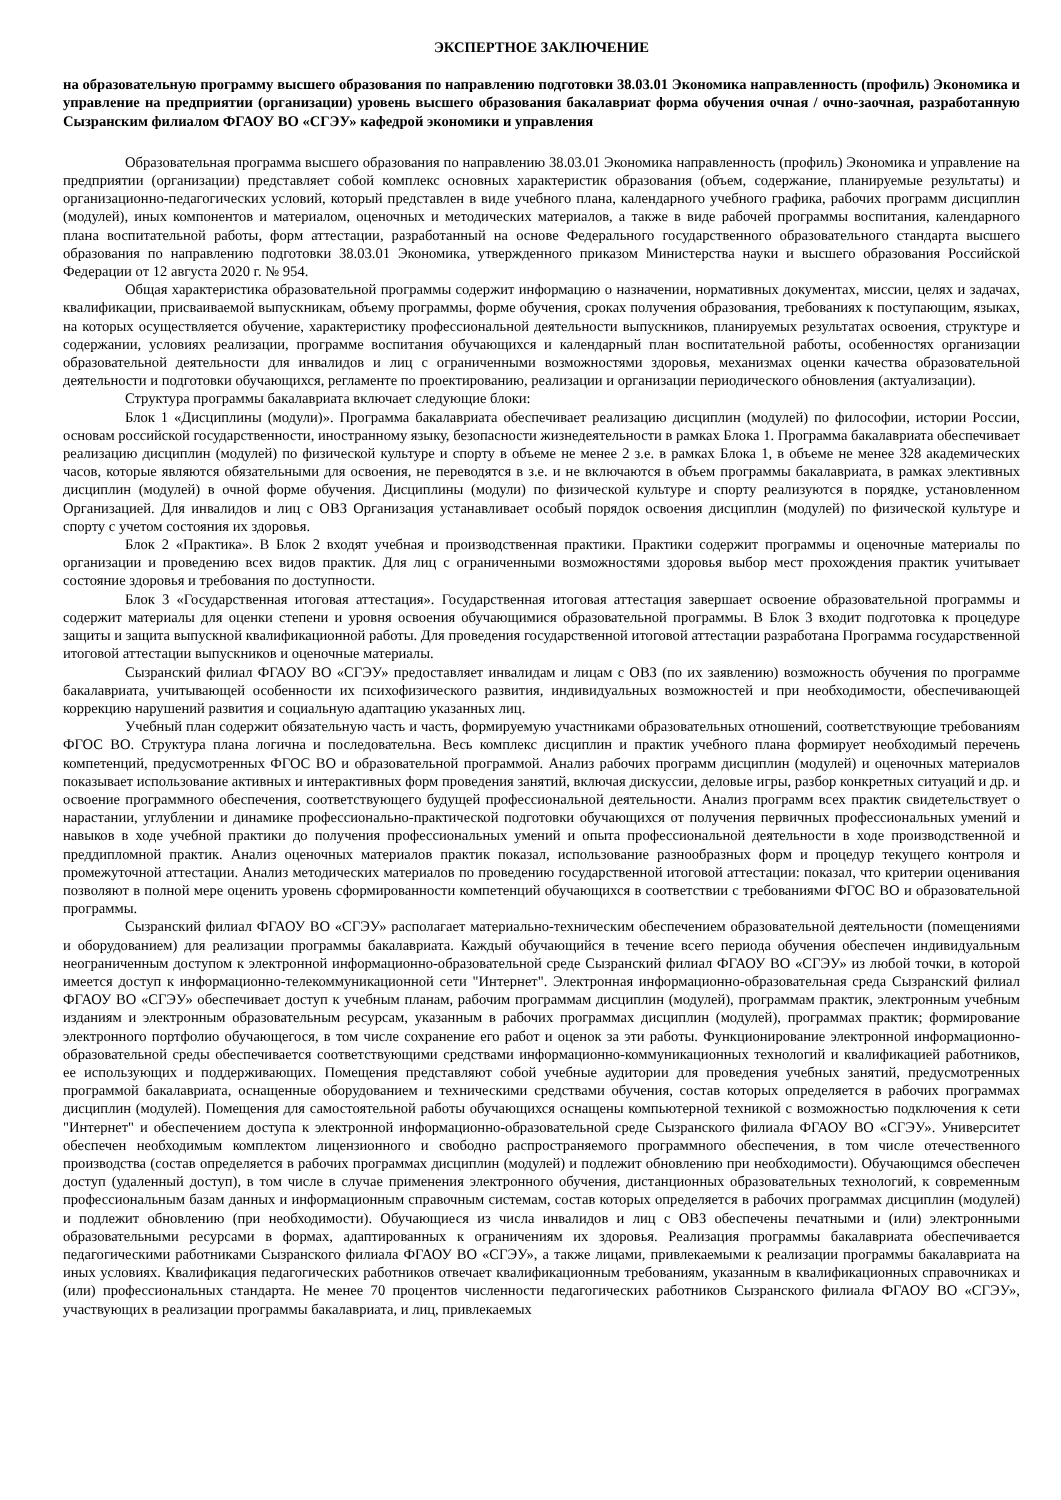ЭКСПЕРТНОЕ ЗАКЛЮЧЕНИЕ
на образовательную программу высшего образования по направлению подготовки 38.03.01 Экономика направленность (профиль) Экономика и управление на предприятии (организации) уровень высшего образования бакалавриат форма обучения очная / очно-заочная, разработанную Сызранским филиалом ФГАОУ ВО «СГЭУ» кафедрой экономики и управления
Образовательная программа высшего образования по направлению 38.03.01 Экономика направленность (профиль) Экономика и управление на предприятии (организации) представляет собой комплекс основных характеристик образования (объем, содержание, планируемые результаты) и организационно-педагогических условий, который представлен в виде учебного плана, календарного учебного графика, рабочих программ дисциплин (модулей), иных компонентов и материалом, оценочных и методических материалов, а также в виде рабочей программы воспитания, календарного плана воспитательной работы, форм аттестации, разработанный на основе Федерального государственного образовательного стандарта высшего образования по направлению подготовки 38.03.01 Экономика, утвержденного приказом Министерства науки и высшего образования Российской Федерации от 12 августа 2020 г. № 954.
Общая характеристика образовательной программы содержит информацию о назначении, нормативных документах, миссии, целях и задачах, квалификации, присваиваемой выпускникам, объему программы, форме обучения, сроках получения образования, требованиях к поступающим, языках, на которых осуществляется обучение, характеристику профессиональной деятельности выпускников, планируемых результатах освоения, структуре и содержании, условиях реализации, программе воспитания обучающихся и календарный план воспитательной работы, особенностях организации образовательной деятельности для инвалидов и лиц с ограниченными возможностями здоровья, механизмах оценки качества образовательной деятельности и подготовки обучающихся, регламенте по проектированию, реализации и организации периодического обновления (актуализации).
Структура программы бакалавриата включает следующие блоки:
Блок 1 «Дисциплины (модули)». Программа бакалавриата обеспечивает реализацию дисциплин (модулей) по философии, истории России, основам российской государственности, иностранному языку, безопасности жизнедеятельности в рамках Блока 1. Программа бакалавриата обеспечивает реализацию дисциплин (модулей) по физической культуре и спорту в объеме не менее 2 з.е. в рамках Блока 1, в объеме не менее 328 академических часов, которые являются обязательными для освоения, не переводятся в з.е. и не включаются в объем программы бакалавриата, в рамках элективных дисциплин (модулей) в очной форме обучения. Дисциплины (модули) по физической культуре и спорту реализуются в порядке, установленном Организацией. Для инвалидов и лиц с ОВЗ Организация устанавливает особый порядок освоения дисциплин (модулей) по физической культуре и спорту с учетом состояния их здоровья.
Блок 2 «Практика». В Блок 2 входят учебная и производственная практики. Практики содержит программы и оценочные материалы по организации и проведению всех видов практик. Для лиц с ограниченными возможностями здоровья выбор мест прохождения практик учитывает состояние здоровья и требования по доступности.
Блок 3 «Государственная итоговая аттестация». Государственная итоговая аттестация завершает освоение образовательной программы и содержит материалы для оценки степени и уровня освоения обучающимися образовательной программы. В Блок 3 входит подготовка к процедуре защиты и защита выпускной квалификационной работы. Для проведения государственной итоговой аттестации разработана Программа государственной итоговой аттестации выпускников и оценочные материалы.
Сызранский филиал ФГАОУ ВО «СГЭУ» предоставляет инвалидам и лицам с ОВЗ (по их заявлению) возможность обучения по программе бакалавриата, учитывающей особенности их психофизического развития, индивидуальных возможностей и при необходимости, обеспечивающей коррекцию нарушений развития и социальную адаптацию указанных лиц.
Учебный план содержит обязательную часть и часть, формируемую участниками образовательных отношений, соответствующие требованиям ФГОС ВО. Структура плана логична и последовательна. Весь комплекс дисциплин и практик учебного плана формирует необходимый перечень компетенций, предусмотренных ФГОС ВО и образовательной программой. Анализ рабочих программ дисциплин (модулей) и оценочных материалов показывает использование активных и интерактивных форм проведения занятий, включая дискуссии, деловые игры, разбор конкретных ситуаций и др. и освоение программного обеспечения, соответствующего будущей профессиональной деятельности. Анализ программ всех практик свидетельствует о нарастании, углублении и динамике профессионально-практической подготовки обучающихся от получения первичных профессиональных умений и навыков в ходе учебной практики до получения профессиональных умений и опыта профессиональной деятельности в ходе производственной и преддипломной практик. Анализ оценочных материалов практик показал, использование разнообразных форм и процедур текущего контроля и промежуточной аттестации. Анализ методических материалов по проведению государственной итоговой аттестации: показал, что критерии оценивания позволяют в полной мере оценить уровень сформированности компетенций обучающихся в соответствии с требованиями ФГОС ВО и образовательной программы.
Сызранский филиал ФГАОУ ВО «СГЭУ» располагает материально-техническим обеспечением образовательной деятельности (помещениями и оборудованием) для реализации программы бакалавриата. Каждый обучающийся в течение всего периода обучения обеспечен индивидуальным неограниченным доступом к электронной информационно-образовательной среде Сызранский филиал ФГАОУ ВО «СГЭУ» из любой точки, в которой имеется доступ к информационно-телекоммуникационной сети "Интернет". Электронная информационно-образовательная среда Сызранский филиал ФГАОУ ВО «СГЭУ» обеспечивает доступ к учебным планам, рабочим программам дисциплин (модулей), программам практик, электронным учебным изданиям и электронным образовательным ресурсам, указанным в рабочих программах дисциплин (модулей), программах практик; формирование электронного портфолио обучающегося, в том числе сохранение его работ и оценок за эти работы. Функционирование электронной информационно-образовательной среды обеспечивается соответствующими средствами информационно-коммуникационных технологий и квалификацией работников, ее использующих и поддерживающих. Помещения представляют собой учебные аудитории для проведения учебных занятий, предусмотренных программой бакалавриата, оснащенные оборудованием и техническими средствами обучения, состав которых определяется в рабочих программах дисциплин (модулей). Помещения для самостоятельной работы обучающихся оснащены компьютерной техникой с возможностью подключения к сети "Интернет" и обеспечением доступа к электронной информационно-образовательной среде Сызранского филиала ФГАОУ ВО «СГЭУ». Университет обеспечен необходимым комплектом лицензионного и свободно распространяемого программного обеспечения, в том числе отечественного производства (состав определяется в рабочих программах дисциплин (модулей) и подлежит обновлению при необходимости). Обучающимся обеспечен доступ (удаленный доступ), в том числе в случае применения электронного обучения, дистанционных образовательных технологий, к современным профессиональным базам данных и информационным справочным системам, состав которых определяется в рабочих программах дисциплин (модулей) и подлежит обновлению (при необходимости). Обучающиеся из числа инвалидов и лиц с ОВЗ обеспечены печатными и (или) электронными образовательными ресурсами в формах, адаптированных к ограничениям их здоровья. Реализация программы бакалавриата обеспечивается педагогическими работниками Сызранского филиала ФГАОУ ВО «СГЭУ», а также лицами, привлекаемыми к реализации программы бакалавриата на иных условиях. Квалификация педагогических работников отвечает квалификационным требованиям, указанным в квалификационных справочниках и (или) профессиональных стандарта. Не менее 70 процентов численности педагогических работников Сызранского филиала ФГАОУ ВО «СГЭУ», участвующих в реализации программы бакалавриата, и лиц, привлекаемых